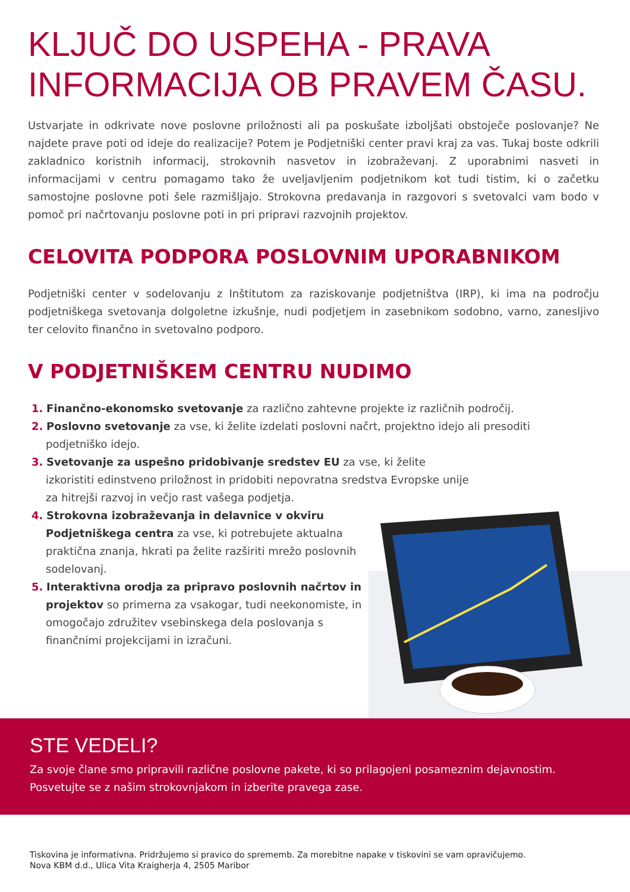KLJUČ DO USPEHA - PRAVA
INFORMACIJA OB PRAVEM ČASU.
Ustvarjate in odkrivate nove poslovne priložnosti ali pa poskušate izboljšati obstoječe poslovanje? Ne najdete prave poti od ideje do realizacije? Potem je Podjetniški center pravi kraj za vas. Tukaj boste odkrili zakladnico koristnih informacij, strokovnih nasvetov in izobraževanj. Z uporabnimi nasveti in informacijami v centru pomagamo tako že uveljavljenim podjetnikom kot tudi tistim, ki o začetku samostojne poslovne poti šele razmišljajo. Strokovna predavanja in razgovori s svetovalci vam bodo v pomoč pri načrtovanju poslovne poti in pri pripravi razvojnih projektov.
CELOVITA PODPORA POSLOVNIM UPORABNIKOM
Podjetniški center v sodelovanju z Inštitutom za raziskovanje podjetništva (IRP), ki ima na področju podjetniškega svetovanja dolgoletne izkušnje, nudi podjetjem in zasebnikom sodobno, varno, zanesljivo ter celovito finančno in svetovalno podporo.
V PODJETNIŠKEM CENTRU NUDIMO
1. Finančno-ekonomsko svetovanje za različno zahtevne projekte iz različnih področij.
2. Poslovno svetovanje za vse, ki želite izdelati poslovni načrt, projektno idejo ali presoditi podjetniško idejo.
3. Svetovanje za uspešno pridobivanje sredstev EU za vse, ki želite izkoristiti edinstveno priložnost in pridobiti nepovratna sredstva Evropske unije za hitrejši razvoj in večjo rast vašega podjetja.
4. Strokovna izobraževanja in delavnice v okviru Podjetniškega centra za vse, ki potrebujete aktualna praktična znanja, hkrati pa želite razširiti mrežo poslovnih sodelovanj.
5. Interaktivna orodja za pripravo poslovnih načrtov in projektov so primerna za vsakogar, tudi neekonomiste, in omogočajo združitev vsebinskega dela poslovanja s finančnimi projekcijami in izračuni.
STE VEDELI?
Za svoje člane smo pripravili različne poslovne pakete, ki so prilagojeni posameznim dejavnostim. Posvetujte se z našim strokovnjakom in izberite pravega zase.
Tiskovina je informativna. Pridržujemo si pravico do sprememb. Za morebitne napake v tiskovini se vam opravičujemo.
Nova KBM d.d., Ulica Vita Kraigherja 4, 2505 Maribor